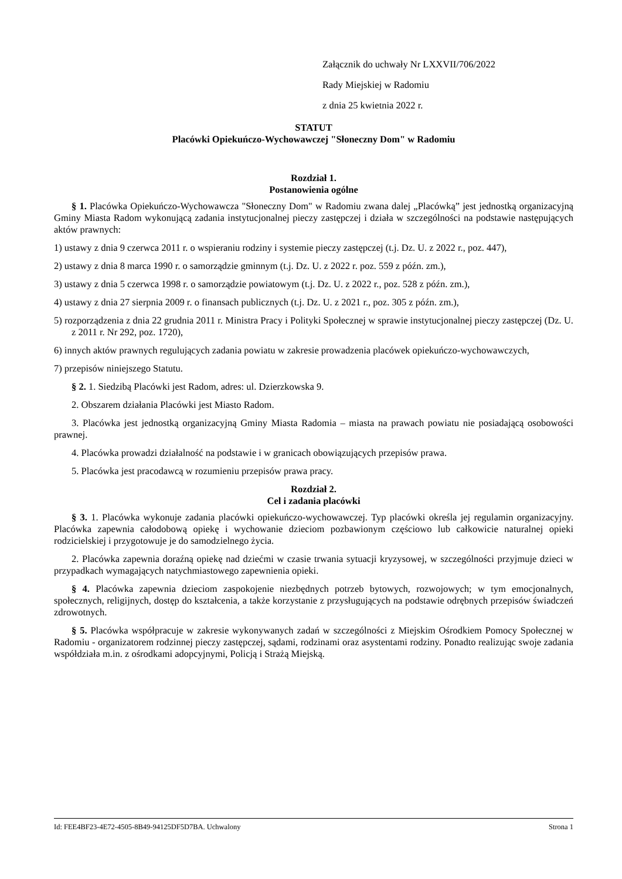Załącznik do uchwały Nr LXXVII/706/2022
Rady Miejskiej w Radomiu
z dnia 25 kwietnia 2022 r.
STATUT
Placówki Opiekuńczo-Wychowawczej "Słoneczny Dom" w Radomiu
Rozdział 1.
Postanowienia ogólne
§ 1. Placówka Opiekuńczo-Wychowawcza "Słoneczny Dom" w Radomiu zwana dalej „Placówką” jest jednostką organizacyjną Gminy Miasta Radom wykonującą zadania instytucjonalnej pieczy zastępczej i działa w szczególności na podstawie następujących aktów prawnych:
1) ustawy z dnia 9 czerwca 2011 r. o wspieraniu rodziny i systemie pieczy zastępczej (t.j. Dz. U. z 2022 r., poz. 447),
2) ustawy z dnia 8 marca 1990 r. o samorządzie gminnym (t.j. Dz. U. z 2022 r. poz. 559 z późn. zm.),
3) ustawy z dnia 5 czerwca 1998 r. o samorządzie powiatowym (t.j. Dz. U. z 2022 r., poz. 528 z późn. zm.),
4) ustawy z dnia 27 sierpnia 2009 r. o finansach publicznych (t.j. Dz. U. z 2021 r., poz. 305 z późn. zm.),
5) rozporządzenia z dnia 22 grudnia 2011 r. Ministra Pracy i Polityki Społecznej w sprawie instytucjonalnej pieczy zastępczej (Dz. U. z 2011 r. Nr 292, poz. 1720),
6) innych aktów prawnych regulujących zadania powiatu w zakresie prowadzenia placówek opiekuńczo-wychowawczych,
7) przepisów niniejszego Statutu.
§ 2. 1. Siedzibą Placówki jest Radom, adres: ul. Dzierzkowska 9.
2. Obszarem działania Placówki jest Miasto Radom.
3. Placówka jest jednostką organizacyjną Gminy Miasta Radomia – miasta na prawach powiatu nie posiadającą osobowości prawnej.
4. Placówka prowadzi działalność na podstawie i w granicach obowiązujących przepisów prawa.
5. Placówka jest pracodawcą w rozumieniu przepisów prawa pracy.
Rozdział 2.
Cel i zadania placówki
§ 3. 1. Placówka wykonuje zadania placówki opiekuńczo-wychowawczej. Typ placówki określa jej regulamin organizacyjny. Placówka zapewnia całodobową opiekę i wychowanie dzieciom pozbawionym częściowo lub całkowicie naturalnej opieki rodzicielskiej i przygotowuje je do samodzielnego życia.
2. Placówka zapewnia doraźną opiekę nad dziećmi w czasie trwania sytuacji kryzysowej, w szczególności przyjmuje dzieci w przypadkach wymagających natychmiastowego zapewnienia opieki.
§ 4. Placówka zapewnia dzieciom zaspokojenie niezbędnych potrzeb bytowych, rozwojowych; w tym emocjonalnych, społecznych, religijnych, dostęp do kształcenia, a także korzystanie z przysługujących na podstawie odrębnych przepisów świadczeń zdrowotnych.
§ 5. Placówka współpracuje w zakresie wykonywanych zadań w szczególności z Miejskim Ośrodkiem Pomocy Społecznej w Radomiu - organizatorem rodzinnej pieczy zastępczej, sądami, rodzinami oraz asystentami rodziny. Ponadto realizując swoje zadania współdziała m.in. z ośrodkami adopcyjnymi, Policją i Strażą Miejską.
Id: FEE4BF23-4E72-4505-8B49-94125DF5D7BA. Uchwalony Strona 1